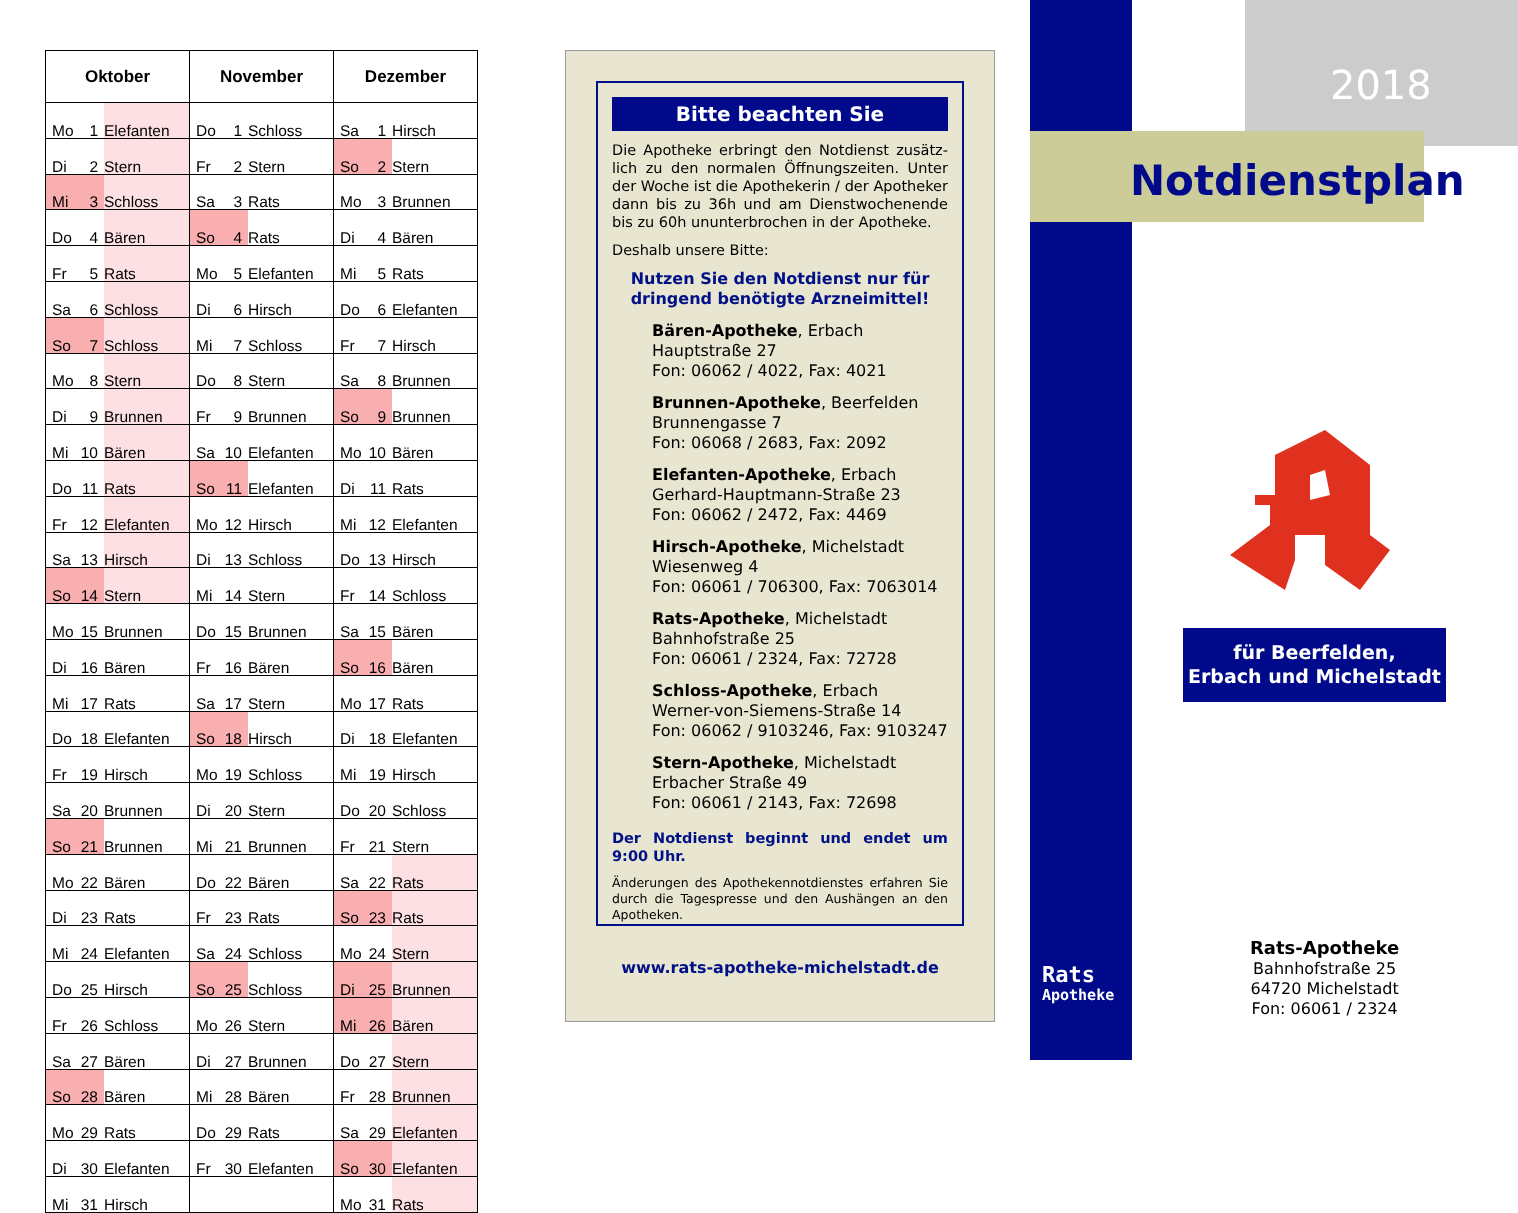| Oktober | | | November | | | Dezember | | |
| --- | --- | --- | --- | --- | --- | --- | --- | --- |
| Mo | 1 | Elefanten | Do | 1 | Schloss | Sa | 1 | Hirsch |
| Di | 2 | Stern | Fr | 2 | Stern | So | 2 | Stern |
| Mi | 3 | Schloss | Sa | 3 | Rats | Mo | 3 | Brunnen |
| Do | 4 | Bären | So | 4 | Rats | Di | 4 | Bären |
| Fr | 5 | Rats | Mo | 5 | Elefanten | Mi | 5 | Rats |
| Sa | 6 | Schloss | Di | 6 | Hirsch | Do | 6 | Elefanten |
| So | 7 | Schloss | Mi | 7 | Schloss | Fr | 7 | Hirsch |
| Mo | 8 | Stern | Do | 8 | Stern | Sa | 8 | Brunnen |
| Di | 9 | Brunnen | Fr | 9 | Brunnen | So | 9 | Brunnen |
| Mi | 10 | Bären | Sa | 10 | Elefanten | Mo | 10 | Bären |
| Do | 11 | Rats | So | 11 | Elefanten | Di | 11 | Rats |
| Fr | 12 | Elefanten | Mo | 12 | Hirsch | Mi | 12 | Elefanten |
| Sa | 13 | Hirsch | Di | 13 | Schloss | Do | 13 | Hirsch |
| So | 14 | Stern | Mi | 14 | Stern | Fr | 14 | Schloss |
| Mo | 15 | Brunnen | Do | 15 | Brunnen | Sa | 15 | Bären |
| Di | 16 | Bären | Fr | 16 | Bären | So | 16 | Bären |
| Mi | 17 | Rats | Sa | 17 | Stern | Mo | 17 | Rats |
| Do | 18 | Elefanten | So | 18 | Hirsch | Di | 18 | Elefanten |
| Fr | 19 | Hirsch | Mo | 19 | Schloss | Mi | 19 | Hirsch |
| Sa | 20 | Brunnen | Di | 20 | Stern | Do | 20 | Schloss |
| So | 21 | Brunnen | Mi | 21 | Brunnen | Fr | 21 | Stern |
| Mo | 22 | Bären | Do | 22 | Bären | Sa | 22 | Rats |
| Di | 23 | Rats | Fr | 23 | Rats | So | 23 | Rats |
| Mi | 24 | Elefanten | Sa | 24 | Schloss | Mo | 24 | Stern |
| Do | 25 | Hirsch | So | 25 | Schloss | Di | 25 | Brunnen |
| Fr | 26 | Schloss | Mo | 26 | Stern | Mi | 26 | Bären |
| Sa | 27 | Bären | Di | 27 | Brunnen | Do | 27 | Stern |
| So | 28 | Bären | Mi | 28 | Bären | Fr | 28 | Brunnen |
| Mo | 29 | Rats | Do | 29 | Rats | Sa | 29 | Elefanten |
| Di | 30 | Elefanten | Fr | 30 | Elefanten | So | 30 | Elefanten |
| Mi | 31 | Hirsch | | | | Mo | 31 | Rats |
Bitte beachten Sie
Die Apotheke erbringt den Notdienst zusätz­lich zu den normalen Öffnungszeiten. Unter der Woche ist die Apothekerin / der Apotheker dann bis zu 36h und am Dienstwochenende bis zu 60h ununterbrochen in der Apotheke.
Deshalb unsere Bitte:
Nutzen Sie den Notdienst nur für
dringend benötigte Arzneimittel!
Bären-Apotheke, Erbach
Hauptstraße 27
Fon: 06062 / 4022, Fax: 4021
Brunnen-Apotheke, Beerfelden
Brunnengasse 7
Fon: 06068 / 2683, Fax: 2092
Elefanten-Apotheke, Erbach
Gerhard-Hauptmann-Straße 23
Fon: 06062 / 2472, Fax: 4469
Hirsch-Apotheke, Michelstadt
Wiesenweg 4
Fon: 06061 / 706300, Fax: 7063014
Rats-Apotheke, Michelstadt
Bahnhofstraße 25
Fon: 06061 / 2324, Fax: 72728
Schloss-Apotheke, Erbach
Werner-von-Siemens-Straße 14
Fon: 06062 / 9103246, Fax: 9103247
Stern-Apotheke, Michelstadt
Erbacher Straße 49
Fon: 06061 / 2143, Fax: 72698
Der Notdienst beginnt und endet um 9:00 Uhr.
Änderungen des Apothekennotdienstes erfahren Sie durch die Tagespresse und den Aushängen an den Apotheken.
www.rats-apotheke-michelstadt.de
2018
Notdienstplan
für Beerfelden,
Erbach und Michelstadt
Rats
Apotheke
Rats-Apotheke
Bahnhofstraße 25
64720 Michelstadt
Fon: 06061 / 2324